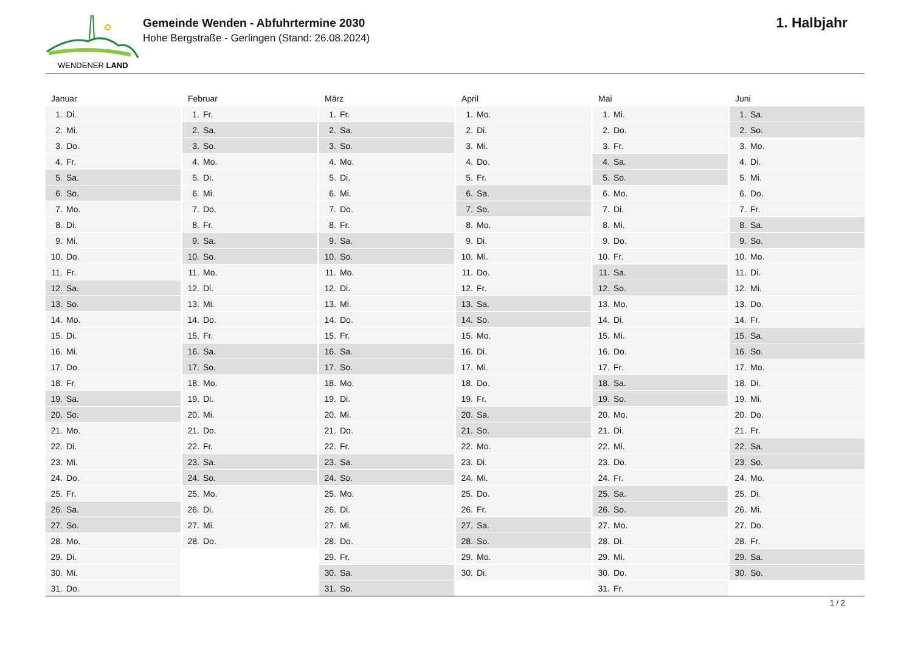WENDENER LAND
Gemeinde Wenden - Abfuhrtermine 2030
Hohe Bergstraße - Gerlingen (Stand: 26.08.2024)
1. Halbjahr
Januar
| 1. | Di. |
| 2. | Mi. |
| 3. | Do. |
| 4. | Fr. |
| 5. | Sa. |
| 6. | So. |
| 7. | Mo. |
| 8. | Di. |
| 9. | Mi. |
| 10. | Do. |
| 11. | Fr. |
| 12. | Sa. |
| 13. | So. |
| 14. | Mo. |
| 15. | Di. |
| 16. | Mi. |
| 17. | Do. |
| 18. | Fr. |
| 19. | Sa. |
| 20. | So. |
| 21. | Mo. |
| 22. | Di. |
| 23. | Mi. |
| 24. | Do. |
| 25. | Fr. |
| 26. | Sa. |
| 27. | So. |
| 28. | Mo. |
| 29. | Di. |
| 30. | Mi. |
| 31. | Do. |
Februar
| 1. | Fr. |
| 2. | Sa. |
| 3. | So. |
| 4. | Mo. |
| 5. | Di. |
| 6. | Mi. |
| 7. | Do. |
| 8. | Fr. |
| 9. | Sa. |
| 10. | So. |
| 11. | Mo. |
| 12. | Di. |
| 13. | Mi. |
| 14. | Do. |
| 15. | Fr. |
| 16. | Sa. |
| 17. | So. |
| 18. | Mo. |
| 19. | Di. |
| 20. | Mi. |
| 21. | Do. |
| 22. | Fr. |
| 23. | Sa. |
| 24. | So. |
| 25. | Mo. |
| 26. | Di. |
| 27. | Mi. |
| 28. | Do. |
März
| 1. | Fr. |
| 2. | Sa. |
| 3. | So. |
| 4. | Mo. |
| 5. | Di. |
| 6. | Mi. |
| 7. | Do. |
| 8. | Fr. |
| 9. | Sa. |
| 10. | So. |
| 11. | Mo. |
| 12. | Di. |
| 13. | Mi. |
| 14. | Do. |
| 15. | Fr. |
| 16. | Sa. |
| 17. | So. |
| 18. | Mo. |
| 19. | Di. |
| 20. | Mi. |
| 21. | Do. |
| 22. | Fr. |
| 23. | Sa. |
| 24. | So. |
| 25. | Mo. |
| 26. | Di. |
| 27. | Mi. |
| 28. | Do. |
| 29. | Fr. |
| 30. | Sa. |
| 31. | So. |
April
| 1. | Mo. |
| 2. | Di. |
| 3. | Mi. |
| 4. | Do. |
| 5. | Fr. |
| 6. | Sa. |
| 7. | So. |
| 8. | Mo. |
| 9. | Di. |
| 10. | Mi. |
| 11. | Do. |
| 12. | Fr. |
| 13. | Sa. |
| 14. | So. |
| 15. | Mo. |
| 16. | Di. |
| 17. | Mi. |
| 18. | Do. |
| 19. | Fr. |
| 20. | Sa. |
| 21. | So. |
| 22. | Mo. |
| 23. | Di. |
| 24. | Mi. |
| 25. | Do. |
| 26. | Fr. |
| 27. | Sa. |
| 28. | So. |
| 29. | Mo. |
| 30. | Di. |
Mai
| 1. | Mi. |
| 2. | Do. |
| 3. | Fr. |
| 4. | Sa. |
| 5. | So. |
| 6. | Mo. |
| 7. | Di. |
| 8. | Mi. |
| 9. | Do. |
| 10. | Fr. |
| 11. | Sa. |
| 12. | So. |
| 13. | Mo. |
| 14. | Di. |
| 15. | Mi. |
| 16. | Do. |
| 17. | Fr. |
| 18. | Sa. |
| 19. | So. |
| 20. | Mo. |
| 21. | Di. |
| 22. | Mi. |
| 23. | Do. |
| 24. | Fr. |
| 25. | Sa. |
| 26. | So. |
| 27. | Mo. |
| 28. | Di. |
| 29. | Mi. |
| 30. | Do. |
| 31. | Fr. |
Juni
| 1. | Sa. |
| 2. | So. |
| 3. | Mo. |
| 4. | Di. |
| 5. | Mi. |
| 6. | Do. |
| 7. | Fr. |
| 8. | Sa. |
| 9. | So. |
| 10. | Mo. |
| 11. | Di. |
| 12. | Mi. |
| 13. | Do. |
| 14. | Fr. |
| 15. | Sa. |
| 16. | So. |
| 17. | Mo. |
| 18. | Di. |
| 19. | Mi. |
| 20. | Do. |
| 21. | Fr. |
| 22. | Sa. |
| 23. | So. |
| 24. | Mo. |
| 25. | Di. |
| 26. | Mi. |
| 27. | Do. |
| 28. | Fr. |
| 29. | Sa. |
| 30. | So. |
1 / 2